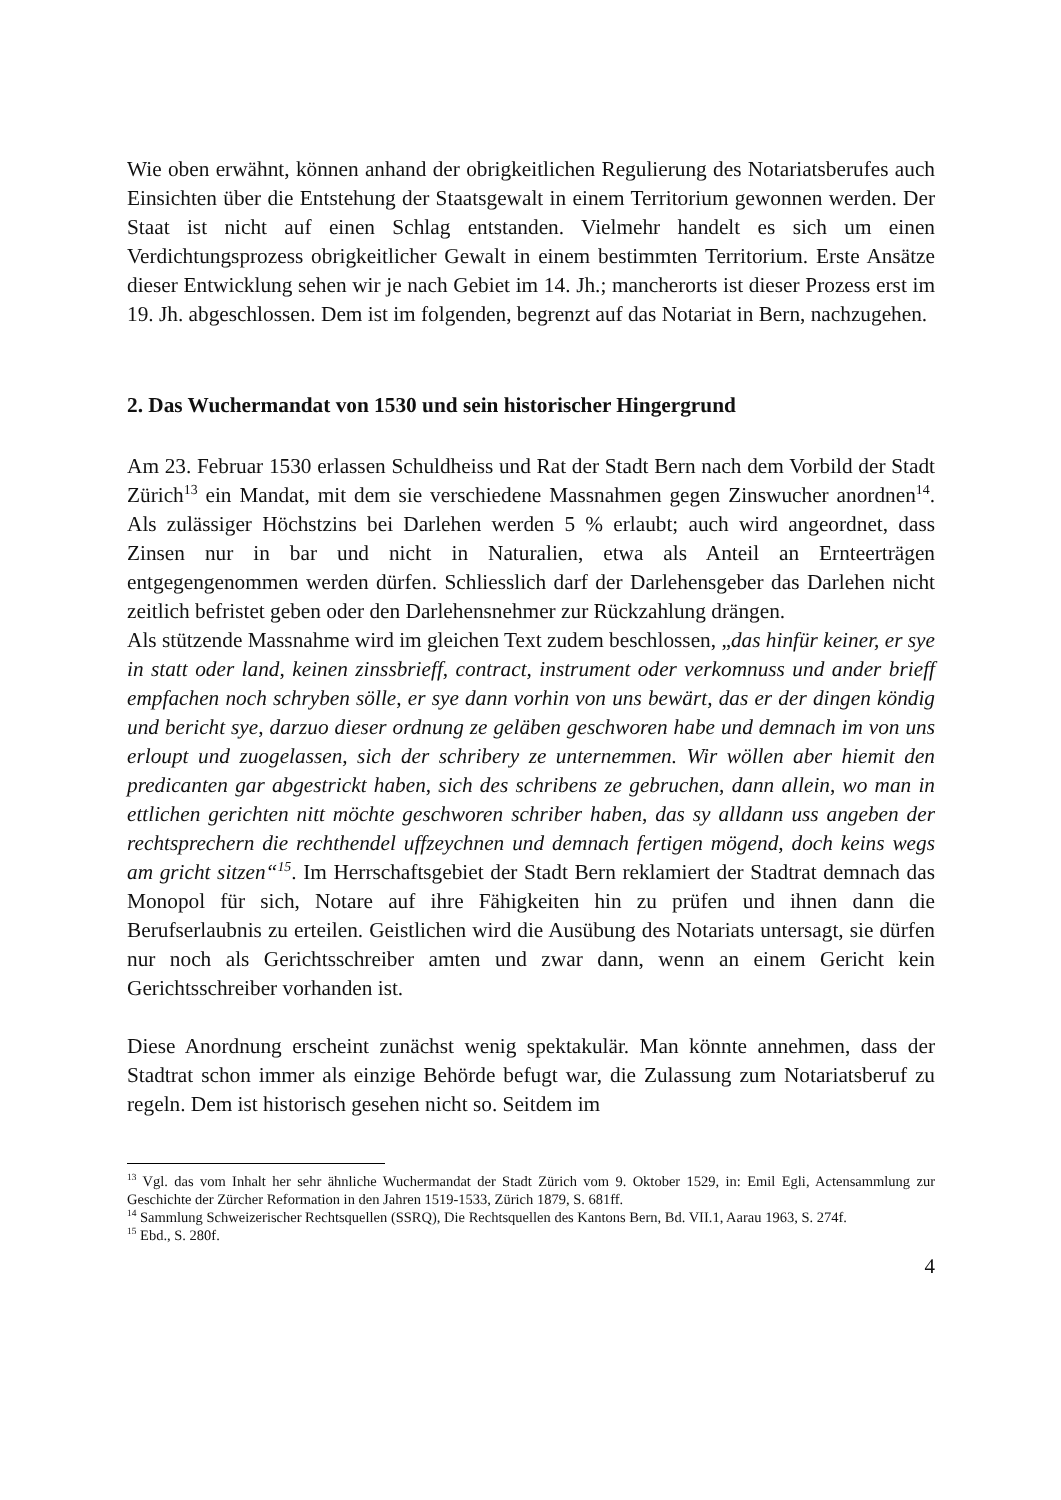Wie oben erwähnt, können anhand der obrigkeitlichen Regulierung des Notariatsberufes auch Einsichten über die Entstehung der Staatsgewalt in einem Territorium gewonnen werden. Der Staat ist nicht auf einen Schlag entstanden. Vielmehr handelt es sich um einen Verdichtungsprozess obrigkeitlicher Gewalt in einem bestimmten Territorium. Erste Ansätze dieser Entwicklung sehen wir je nach Gebiet im 14. Jh.; mancherorts ist dieser Prozess erst im 19. Jh. abgeschlossen. Dem ist im folgenden, begrenzt auf das Notariat in Bern, nachzugehen.
2. Das Wuchermandat von 1530 und sein historischer Hingergrund
Am 23. Februar 1530 erlassen Schuldheiss und Rat der Stadt Bern nach dem Vorbild der Stadt Zürich<sup>13</sup> ein Mandat, mit dem sie verschiedene Massnahmen gegen Zinswucher anordnen<sup>14</sup>. Als zulässiger Höchstzins bei Darlehen werden 5 % erlaubt; auch wird angeordnet, dass Zinsen nur in bar und nicht in Naturalien, etwa als Anteil an Ernteerträgen entgegengenommen werden dürfen. Schliesslich darf der Darlehensgeber das Darlehen nicht zeitlich befristet geben oder den Darlehensnehmer zur Rückzahlung drängen.
Als stützende Massnahme wird im gleichen Text zudem beschlossen, „das hinfür keiner, er sye in statt oder land, keinen zinssbrieff, contract, instrument oder verkomnuss und ander brieff empfachen noch schryben sölle, er sye dann vorhin von uns bewärt, das er der dingen köndig und bericht sye, darzuo dieser ordnung ze geläben geschworen habe und demnach im von uns erloupt und zuogelassen, sich der schribery ze unternemmen. Wir wöllen aber hiemit den predicanten gar abgestrickt haben, sich des schribens ze gebruchen, dann allein, wo man in ettlichen gerichten nitt möchte geschworen schriber haben, das sy alldann uss angeben der rechtsprechern die rechthendel uffzeychnen und demnach fertigen mögend, doch keins wegs am gricht sitzen“<sup>15</sup>. Im Herrschaftsgebiet der Stadt Bern reklamiert der Stadtrat demnach das Monopol für sich, Notare auf ihre Fähigkeiten hin zu prüfen und ihnen dann die Berufserlaubnis zu erteilen. Geistlichen wird die Ausübung des Notariats untersagt, sie dürfen nur noch als Gerichtsschreiber amten und zwar dann, wenn an einem Gericht kein Gerichtsschreiber vorhanden ist.
Diese Anordnung erscheint zunächst wenig spektakulär. Man könnte annehmen, dass der Stadtrat schon immer als einzige Behörde befugt war, die Zulassung zum Notariatsberuf zu regeln. Dem ist historisch gesehen nicht so. Seitdem im
<sup>13</sup> Vgl. das vom Inhalt her sehr ähnliche Wuchermandat der Stadt Zürich vom 9. Oktober 1529, in: Emil Egli, Actensammlung zur Geschichte der Zürcher Reformation in den Jahren 1519-1533, Zürich 1879, S. 681ff.
<sup>14</sup> Sammlung Schweizerischer Rechtsquellen (SSRQ), Die Rechtsquellen des Kantons Bern, Bd. VII.1, Aarau 1963, S. 274f.
<sup>15</sup> Ebd., S. 280f.
4